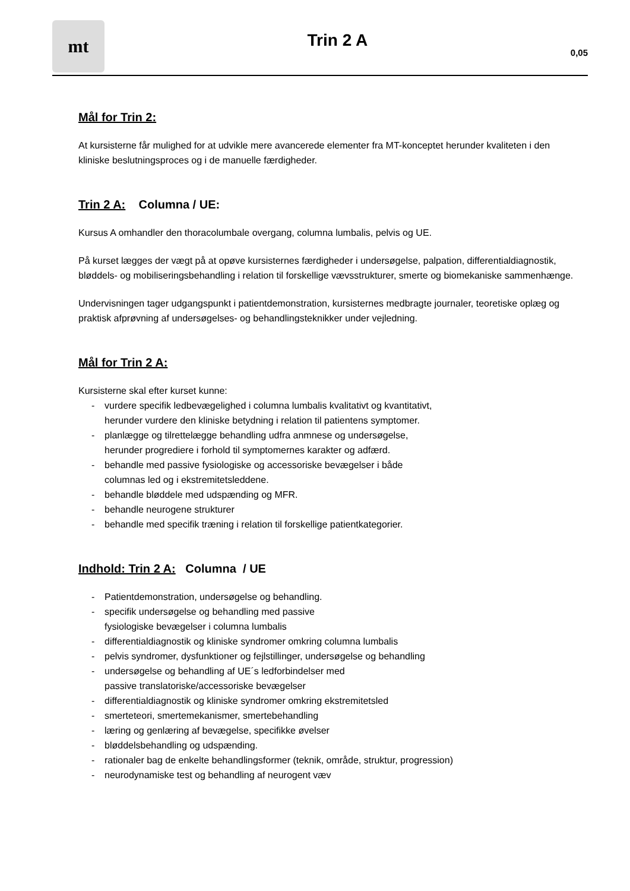mt
Trin 2 A
0,05
Mål for Trin 2:
At kursisterne får mulighed for at udvikle mere avancerede elementer fra MT-konceptet herunder kvaliteten i den kliniske beslutningsproces og i de manuelle færdigheder.
Trin 2 A: Columna / UE:
Kursus A omhandler den thoracolumbale overgang, columna lumbalis, pelvis og UE.
På kurset lægges der vægt på at opøve kursisternes færdigheder i undersøgelse, palpation, differentialdiagnostik, bløddels- og mobiliseringsbehandling i relation til forskellige vævsstrukturer, smerte og biomekaniske sammenhænge.
Undervisningen tager udgangspunkt i patientdemonstration, kursisternes medbragte journaler, teoretiske oplæg og praktisk afprøvning af undersøgelses- og behandlingsteknikker under vejledning.
Mål for Trin 2 A:
Kursisterne skal efter kurset kunne:
- vurdere specifik ledbevægelighed i columna lumbalis kvalitativt og kvantitativt,
herunder vurdere den kliniske betydning i relation til patientens symptomer.
- planlægge og tilrettelægge behandling udfra anmnese og undersøgelse,
herunder progrediere i forhold til symptomernes karakter og adfærd.
- behandle med passive fysiologiske og accessoriske bevægelser i både
columnas led og i ekstremitetsleddene.
- behandle bløddele med udspænding og MFR.
- behandle neurogene strukturer
- behandle med specifik træning i relation til forskellige patientkategorier.
Indhold: Trin 2 A: Columna / UE
- Patientdemonstration, undersøgelse og behandling.
- specifik undersøgelse og behandling med passive
fysiologiske bevægelser i columna lumbalis
- differentialdiagnostik og kliniske syndromer omkring columna lumbalis
- pelvis syndromer, dysfunktioner og fejlstillinger, undersøgelse og behandling
- undersøgelse og behandling af UE´s ledforbindelser med
passive translatoriske/accessoriske bevægelser
- differentialdiagnostik og kliniske syndromer omkring ekstremitetsled
- smerteteori, smertemekanismer, smertebehandling
- læring og genlæring af bevægelse, specifikke øvelser
- bløddelsbehandling og udspænding.
- rationaler bag de enkelte behandlingsformer (teknik, område, struktur, progression)
- neurodynamiske test og behandling af neurogent væv